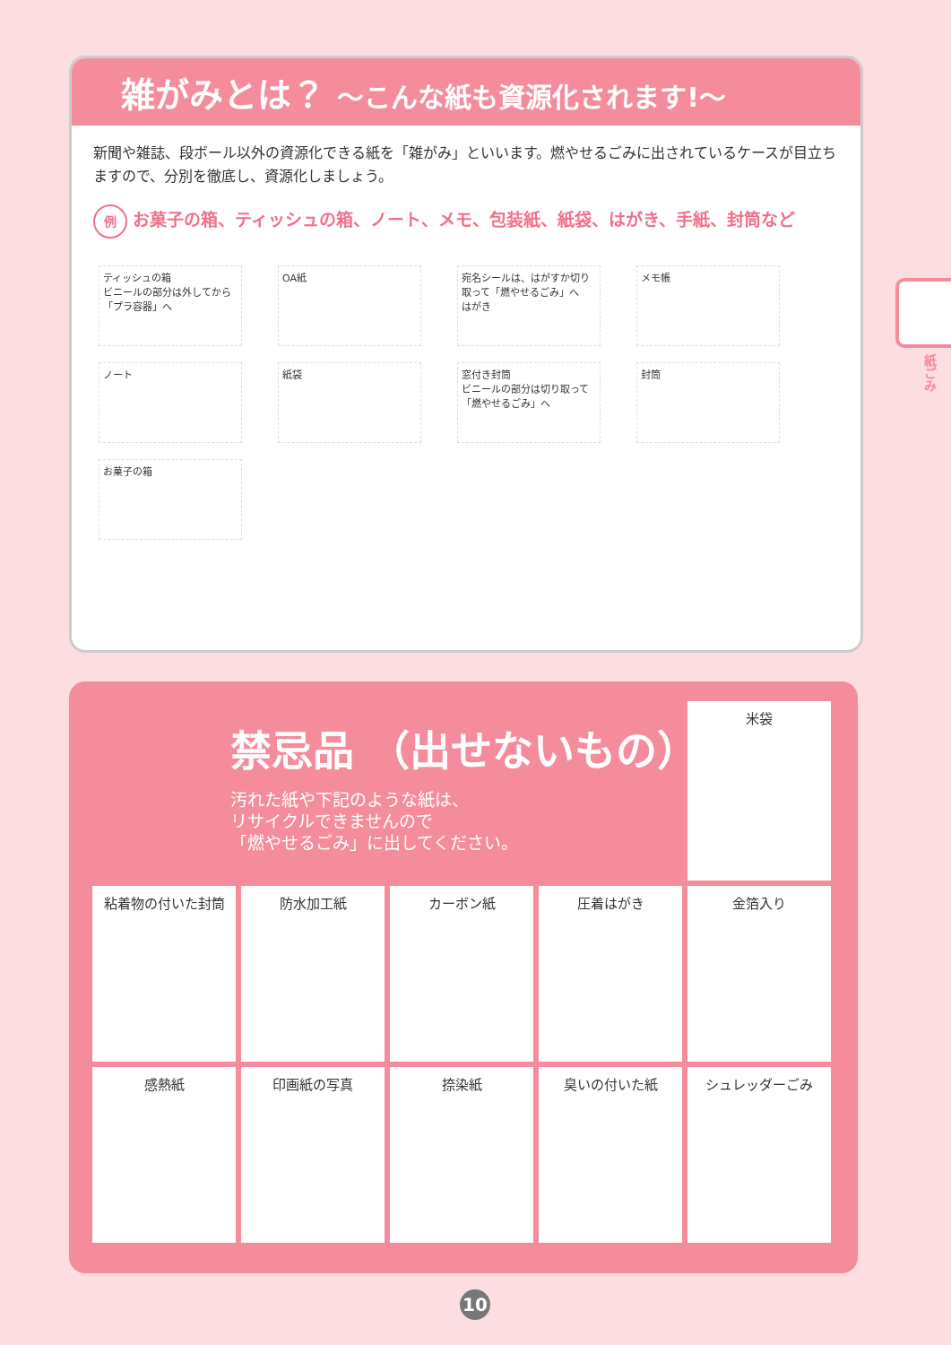雑がみとは？ ～こんな紙も資源化されます!～
新聞や雑誌、段ボール以外の資源化できる紙を「雑がみ」といいます。燃やせるごみに出されているケースが目立ちますので、分別を徹底し、資源化しましょう。
例お菓子の箱、ティッシュの箱、ノート、メモ、包装紙、紙袋、はがき、手紙、封筒など
ティッシュの箱
ビニールの部分は外してから「プラ容器」へ
OA紙
宛名シールは、はがすか切り取って「燃やせるごみ」へ
はがき
メモ帳
ノート
紙袋
窓付き封筒
ビニールの部分は切り取って「燃やせるごみ」へ
封筒
お菓子の箱
紙ごみ
米袋
粘着物の付いた封筒
防水加工紙
カーボン紙
圧着はがき
金箔入り
感熱紙
印画紙の写真
捺染紙
臭いの付いた紙
シュレッダーごみ
禁忌品 （出せないもの）
汚れた紙や下記のような紙は、
リサイクルできませんので
「燃やせるごみ」に出してください。
10